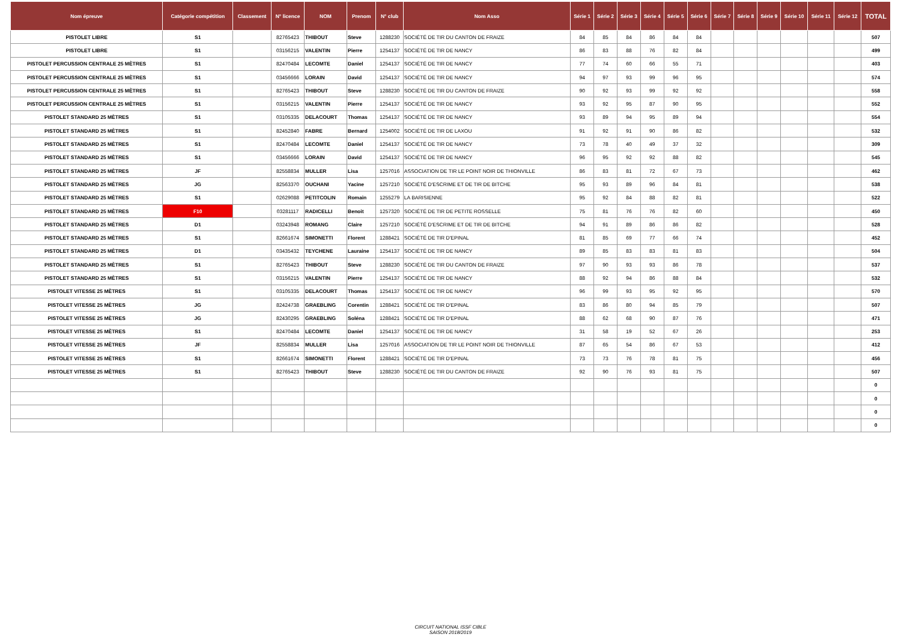| Nom épreuve | Catégorie compétition | Classement | N° licence | NOM | Prenom | N° club | Nom Asso | Série 1 | Série 2 | Série 3 | Série 4 | Série 5 | Série 6 | Série 7 | Série 8 | Série 9 | Série 10 | Série 11 | Série 12 | TOTAL |
| --- | --- | --- | --- | --- | --- | --- | --- | --- | --- | --- | --- | --- | --- | --- | --- | --- | --- | --- | --- | --- |
| PISTOLET LIBRE | S1 | | 82765423 | THIBOUT | Steve | 1288230 | SOCIÉTÉ DE TIR DU CANTON DE FRAIZE | 84 | 85 | 84 | 86 | 84 | 84 | | | | | | | 507 |
| PISTOLET LIBRE | S1 | | 03156215 | VALENTIN | Pierre | 1254137 | SOCIÉTÉ DE TIR DE NANCY | 86 | 83 | 88 | 76 | 82 | 84 | | | | | | | 499 |
| PISTOLET PERCUSSION CENTRALE 25 MÈTRES | S1 | | 82470484 | LECOMTE | Daniel | 1254137 | SOCIÉTÉ DE TIR DE NANCY | 77 | 74 | 60 | 66 | 55 | 71 | | | | | | | 403 |
| PISTOLET PERCUSSION CENTRALE 25 MÈTRES | S1 | | 03456666 | LORAIN | David | 1254137 | SOCIÉTÉ DE TIR DE NANCY | 94 | 97 | 93 | 99 | 96 | 95 | | | | | | | 574 |
| PISTOLET PERCUSSION CENTRALE 25 MÈTRES | S1 | | 82765423 | THIBOUT | Steve | 1288230 | SOCIÉTÉ DE TIR DU CANTON DE FRAIZE | 90 | 92 | 93 | 99 | 92 | 92 | | | | | | | 558 |
| PISTOLET PERCUSSION CENTRALE 25 MÈTRES | S1 | | 03156215 | VALENTIN | Pierre | 1254137 | SOCIÉTÉ DE TIR DE NANCY | 93 | 92 | 95 | 87 | 90 | 95 | | | | | | | 552 |
| PISTOLET STANDARD 25 MÈTRES | S1 | | 03105335 | DELACOURT | Thomas | 1254137 | SOCIÉTÉ DE TIR DE NANCY | 93 | 89 | 94 | 95 | 89 | 94 | | | | | | | 554 |
| PISTOLET STANDARD 25 MÈTRES | S1 | | 82452840 | FABRE | Bernard | 1254002 | SOCIÉTÉ DE TIR DE LAXOU | 91 | 92 | 91 | 90 | 86 | 82 | | | | | | | 532 |
| PISTOLET STANDARD 25 MÈTRES | S1 | | 82470484 | LECOMTE | Daniel | 1254137 | SOCIÉTÉ DE TIR DE NANCY | 73 | 78 | 40 | 49 | 37 | 32 | | | | | | | 309 |
| PISTOLET STANDARD 25 MÈTRES | S1 | | 03456666 | LORAIN | David | 1254137 | SOCIÉTÉ DE TIR DE NANCY | 96 | 95 | 92 | 92 | 88 | 82 | | | | | | | 545 |
| PISTOLET STANDARD 25 MÈTRES | JF | | 82558834 | MULLER | Lisa | 1257016 | ASSOCIATION DE TIR LE POINT NOIR DE THIONVILLE | 86 | 83 | 81 | 72 | 67 | 73 | | | | | | | 462 |
| PISTOLET STANDARD 25 MÈTRES | JG | | 82563370 | OUCHANI | Yacine | 1257210 | SOCIÉTÉ D'ESCRIME ET DE TIR DE BITCHE | 95 | 93 | 89 | 96 | 84 | 81 | | | | | | | 538 |
| PISTOLET STANDARD 25 MÈTRES | S1 | | 02629088 | PETITCOLIN | Romain | 1255279 | LA BARISIENNE | 95 | 92 | 84 | 88 | 82 | 81 | | | | | | | 522 |
| PISTOLET STANDARD 25 MÈTRES | F10 | | 03281117 | RADICELLI | Benoit | 1257320 | SOCIÉTÉ DE TIR DE PETITE ROSSELLE | 75 | 81 | 76 | 76 | 82 | 60 | | | | | | | 450 |
| PISTOLET STANDARD 25 MÈTRES | D1 | | 03243948 | ROMANG | Claire | 1257210 | SOCIÉTÉ D'ESCRIME ET DE TIR DE BITCHE | 94 | 91 | 89 | 86 | 86 | 82 | | | | | | | 528 |
| PISTOLET STANDARD 25 MÈTRES | S1 | | 82661674 | SIMONETTI | Florent | 1288421 | SOCIÉTÉ DE TIR D'EPINAL | 81 | 85 | 69 | 77 | 66 | 74 | | | | | | | 452 |
| PISTOLET STANDARD 25 MÈTRES | D1 | | 03435432 | TEYCHENE | Lauraine | 1254137 | SOCIÉTÉ DE TIR DE NANCY | 89 | 85 | 83 | 83 | 81 | 83 | | | | | | | 504 |
| PISTOLET STANDARD 25 MÈTRES | S1 | | 82765423 | THIBOUT | Steve | 1288230 | SOCIÉTÉ DE TIR DU CANTON DE FRAIZE | 97 | 90 | 93 | 93 | 86 | 78 | | | | | | | 537 |
| PISTOLET STANDARD 25 MÈTRES | S1 | | 03156215 | VALENTIN | Pierre | 1254137 | SOCIÉTÉ DE TIR DE NANCY | 88 | 92 | 94 | 86 | 88 | 84 | | | | | | | 532 |
| PISTOLET VITESSE 25 MÈTRES | S1 | | 03105335 | DELACOURT | Thomas | 1254137 | SOCIÉTÉ DE TIR DE NANCY | 96 | 99 | 93 | 95 | 92 | 95 | | | | | | | 570 |
| PISTOLET VITESSE 25 MÈTRES | JG | | 82424738 | GRAEBLING | Corentin | 1288421 | SOCIÉTÉ DE TIR D'EPINAL | 83 | 86 | 80 | 94 | 85 | 79 | | | | | | | 507 |
| PISTOLET VITESSE 25 MÈTRES | JG | | 82430295 | GRAEBLING | Soléna | 1288421 | SOCIÉTÉ DE TIR D'EPINAL | 88 | 62 | 68 | 90 | 87 | 76 | | | | | | | 471 |
| PISTOLET VITESSE 25 MÈTRES | S1 | | 82470484 | LECOMTE | Daniel | 1254137 | SOCIÉTÉ DE TIR DE NANCY | 31 | 58 | 19 | 52 | 67 | 26 | | | | | | | 253 |
| PISTOLET VITESSE 25 MÈTRES | JF | | 82558834 | MULLER | Lisa | 1257016 | ASSOCIATION DE TIR LE POINT NOIR DE THIONVILLE | 87 | 65 | 54 | 86 | 67 | 53 | | | | | | | 412 |
| PISTOLET VITESSE 25 MÈTRES | S1 | | 82661674 | SIMONETTI | Florent | 1288421 | SOCIÉTÉ DE TIR D'EPINAL | 73 | 73 | 76 | 78 | 81 | 75 | | | | | | | 456 |
| PISTOLET VITESSE 25 MÈTRES | S1 | | 82765423 | THIBOUT | Steve | 1288230 | SOCIÉTÉ DE TIR DU CANTON DE FRAIZE | 92 | 90 | 76 | 93 | 81 | 75 | | | | | | | 507 |
| | | | | | | | | | | | | | | | | | | | | 0 |
| | | | | | | | | | | | | | | | | | | | | 0 |
| | | | | | | | | | | | | | | | | | | | | 0 |
| | | | | | | | | | | | | | | | | | | | | 0 |
CIRCUIT NATIONAL ISSF CIBLE
SAISON 2018/2019